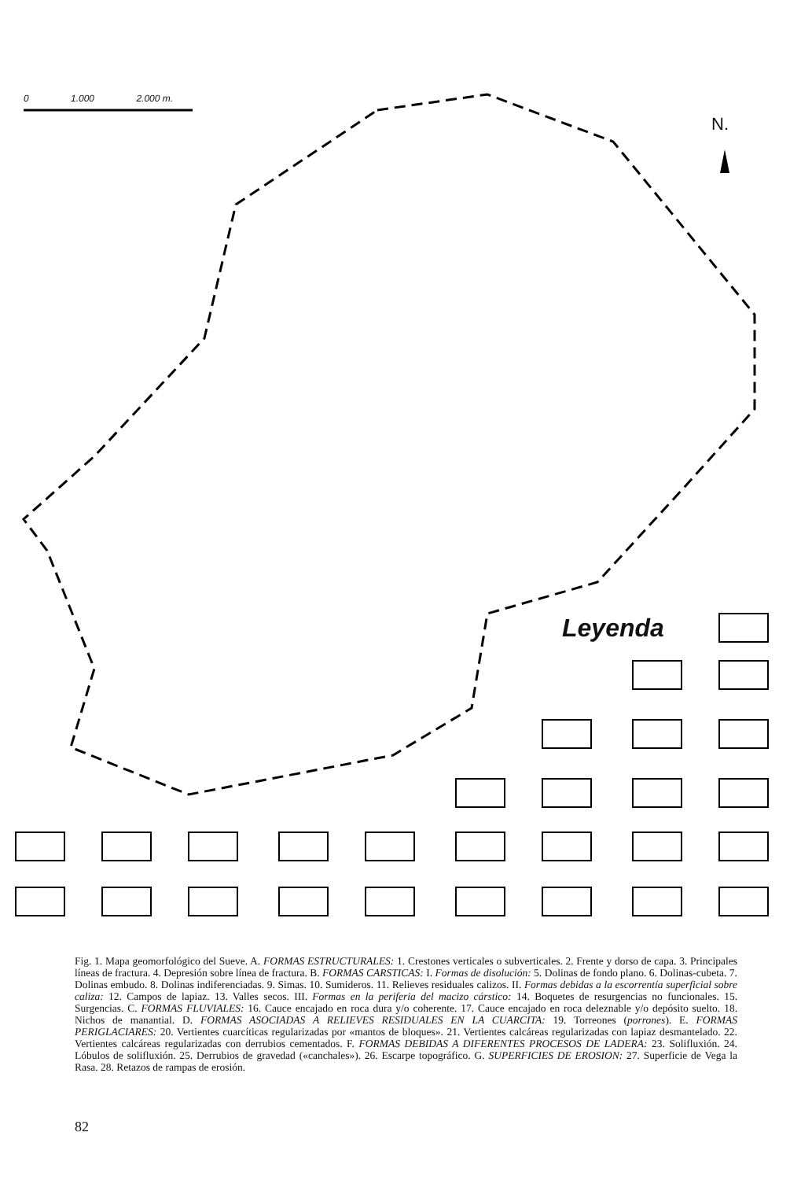0 1.000 2.000 m.
N.
Leyenda
Fig. 1. Mapa geomorfológico del Sueve. A. FORMAS ESTRUCTURALES: 1. Crestones verticales o subverticales. 2. Frente y dorso de capa. 3. Principales líneas de fractura. 4. Depresión sobre línea de fractura. B. FORMAS CARSTICAS: I. Formas de disolución: 5. Dolinas de fondo plano. 6. Dolinas-cubeta. 7. Dolinas embudo. 8. Dolinas indiferenciadas. 9. Simas. 10. Sumideros. 11. Relieves residuales calizos. II. Formas debidas a la escorrentía superficial sobre caliza: 12. Campos de lapiaz. 13. Valles secos. III. Formas en la periferia del macizo cárstico: 14. Boquetes de resurgencias no funcionales. 15. Surgencias. C. FORMAS FLUVIALES: 16. Cauce encajado en roca dura y/o coherente. 17. Cauce encajado en roca deleznable y/o depósito suelto. 18. Nichos de manantial. D. FORMAS ASOCIADAS A RELIEVES RESIDUALES EN LA CUARCITA: 19. Torreones (porrones). E. FORMAS PERIGLACIARES: 20. Vertientes cuarcíticas regularizadas por «mantos de bloques». 21. Vertientes calcáreas regularizadas con lapiaz desmantelado. 22. Vertientes calcáreas regularizadas con derrubios cementados. F. FORMAS DEBIDAS A DIFERENTES PROCESOS DE LADERA: 23. Solifluxión. 24. Lóbulos de solifluxión. 25. Derrubios de gravedad («canchales»). 26. Escarpe topográfico. G. SUPERFICIES DE EROSION: 27. Superficie de Vega la Rasa. 28. Retazos de rampas de erosión.
82